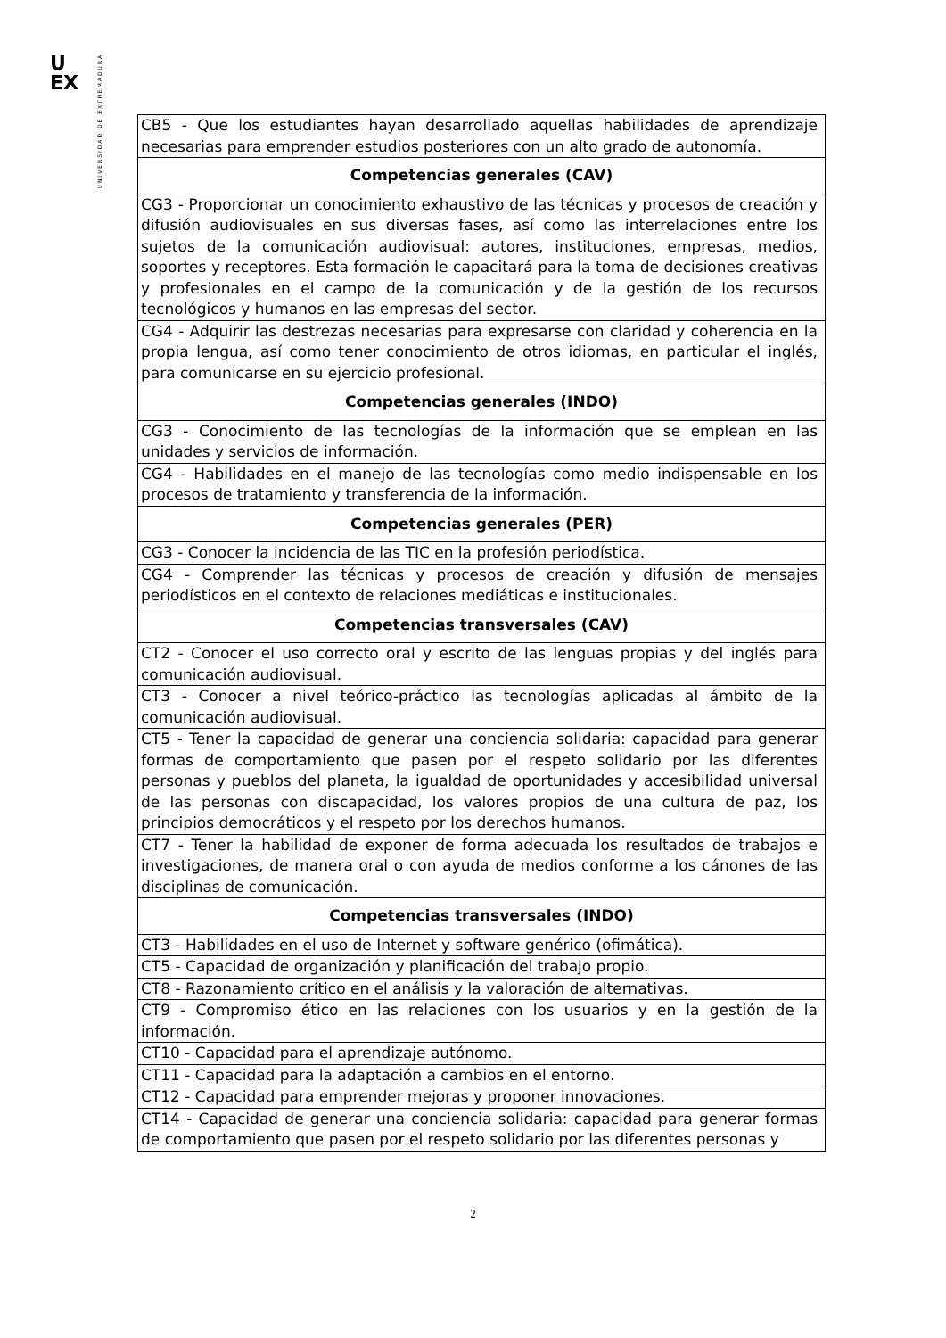U
EX
UNIVERSIDAD DE EXTREMADURA
| CB5 - Que los estudiantes hayan desarrollado aquellas habilidades de aprendizaje necesarias para emprender estudios posteriores con un alto grado de autonomía. |
| Competencias generales (CAV) |
| CG3 - Proporcionar un conocimiento exhaustivo de las técnicas y procesos de creación y difusión audiovisuales en sus diversas fases, así como las interrelaciones entre los sujetos de la comunicación audiovisual: autores, instituciones, empresas, medios, soportes y receptores. Esta formación le capacitará para la toma de decisiones creativas y profesionales en el campo de la comunicación y de la gestión de los recursos tecnológicos y humanos en las empresas del sector. |
| CG4 - Adquirir las destrezas necesarias para expresarse con claridad y coherencia en la propia lengua, así como tener conocimiento de otros idiomas, en particular el inglés, para comunicarse en su ejercicio profesional. |
| Competencias generales (INDO) |
| CG3 - Conocimiento de las tecnologías de la información que se emplean en las unidades y servicios de información. |
| CG4 - Habilidades en el manejo de las tecnologías como medio indispensable en los procesos de tratamiento y transferencia de la información. |
| Competencias generales (PER) |
| CG3 - Conocer la incidencia de las TIC en la profesión periodística. |
| CG4 - Comprender las técnicas y procesos de creación y difusión de mensajes periodísticos en el contexto de relaciones mediáticas e institucionales. |
| Competencias transversales (CAV) |
| CT2 - Conocer el uso correcto oral y escrito de las lenguas propias y del inglés para comunicación audiovisual. |
| CT3 - Conocer a nivel teórico-práctico las tecnologías aplicadas al ámbito de la comunicación audiovisual. |
| CT5 - Tener la capacidad de generar una conciencia solidaria: capacidad para generar formas de comportamiento que pasen por el respeto solidario por las diferentes personas y pueblos del planeta, la igualdad de oportunidades y accesibilidad universal de las personas con discapacidad, los valores propios de una cultura de paz, los principios democráticos y el respeto por los derechos humanos. |
| CT7 - Tener la habilidad de exponer de forma adecuada los resultados de trabajos e investigaciones, de manera oral o con ayuda de medios conforme a los cánones de las disciplinas de comunicación. |
| Competencias transversales (INDO) |
| CT3 - Habilidades en el uso de Internet y software genérico (ofimática). |
| CT5 - Capacidad de organización y planificación del trabajo propio. |
| CT8 - Razonamiento crítico en el análisis y la valoración de alternativas. |
| CT9 - Compromiso ético en las relaciones con los usuarios y en la gestión de la información. |
| CT10 - Capacidad para el aprendizaje autónomo. |
| CT11 - Capacidad para la adaptación a cambios en el entorno. |
| CT12 - Capacidad para emprender mejoras y proponer innovaciones. |
| CT14 - Capacidad de generar una conciencia solidaria: capacidad para generar formas de comportamiento que pasen por el respeto solidario por las diferentes personas y |
2